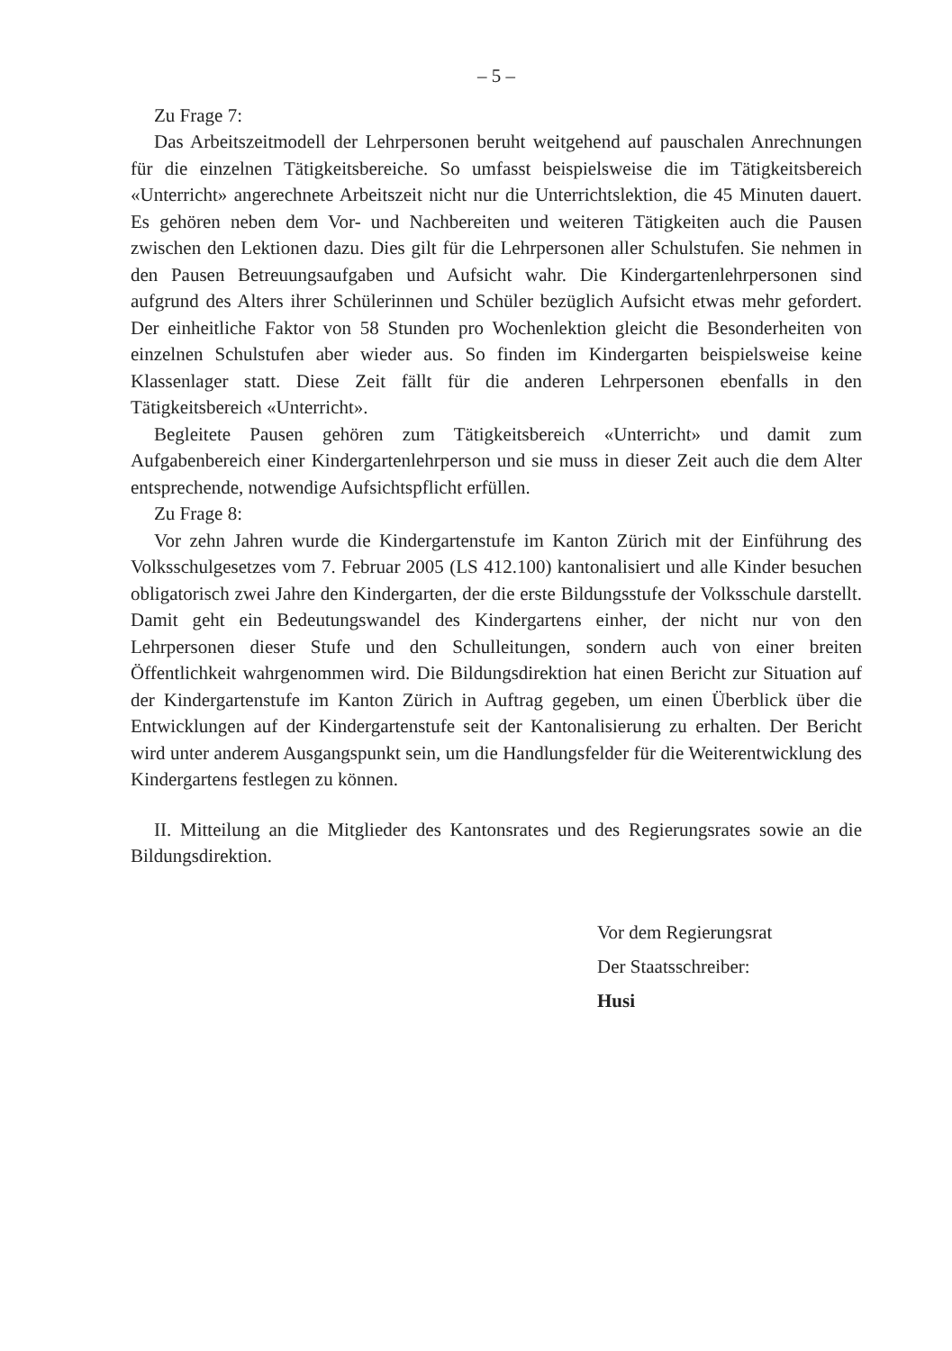– 5 –
Zu Frage 7:
Das Arbeitszeitmodell der Lehrpersonen beruht weitgehend auf pauschalen Anrechnungen für die einzelnen Tätigkeitsbereiche. So umfasst beispielsweise die im Tätigkeitsbereich «Unterricht» angerechnete Arbeitszeit nicht nur die Unterrichtslektion, die 45 Minuten dauert. Es gehören neben dem Vor- und Nachbereiten und weiteren Tätigkeiten auch die Pausen zwischen den Lektionen dazu. Dies gilt für die Lehrpersonen aller Schulstufen. Sie nehmen in den Pausen Betreuungsaufgaben und Aufsicht wahr. Die Kindergartenlehrpersonen sind aufgrund des Alters ihrer Schülerinnen und Schüler bezüglich Aufsicht etwas mehr gefordert. Der einheitliche Faktor von 58 Stunden pro Wochenlektion gleicht die Besonderheiten von einzelnen Schulstufen aber wieder aus. So finden im Kindergarten beispielsweise keine Klassenlager statt. Diese Zeit fällt für die anderen Lehrpersonen ebenfalls in den Tätigkeitsbereich «Unterricht».
Begleitete Pausen gehören zum Tätigkeitsbereich «Unterricht» und damit zum Aufgabenbereich einer Kindergartenlehrperson und sie muss in dieser Zeit auch die dem Alter entsprechende, notwendige Aufsichtspflicht erfüllen.
Zu Frage 8:
Vor zehn Jahren wurde die Kindergartenstufe im Kanton Zürich mit der Einführung des Volksschulgesetzes vom 7. Februar 2005 (LS 412.100) kantonalisiert und alle Kinder besuchen obligatorisch zwei Jahre den Kindergarten, der die erste Bildungsstufe der Volksschule darstellt. Damit geht ein Bedeutungswandel des Kindergartens einher, der nicht nur von den Lehrpersonen dieser Stufe und den Schulleitungen, sondern auch von einer breiten Öffentlichkeit wahrgenommen wird. Die Bildungsdirektion hat einen Bericht zur Situation auf der Kindergartenstufe im Kanton Zürich in Auftrag gegeben, um einen Überblick über die Entwicklungen auf der Kindergartenstufe seit der Kantonalisierung zu erhalten. Der Bericht wird unter anderem Ausgangspunkt sein, um die Handlungsfelder für die Weiterentwicklung des Kindergartens festlegen zu können.
II. Mitteilung an die Mitglieder des Kantonsrates und des Regierungsrates sowie an die Bildungsdirektion.
Vor dem Regierungsrat
Der Staatsschreiber:
Husi